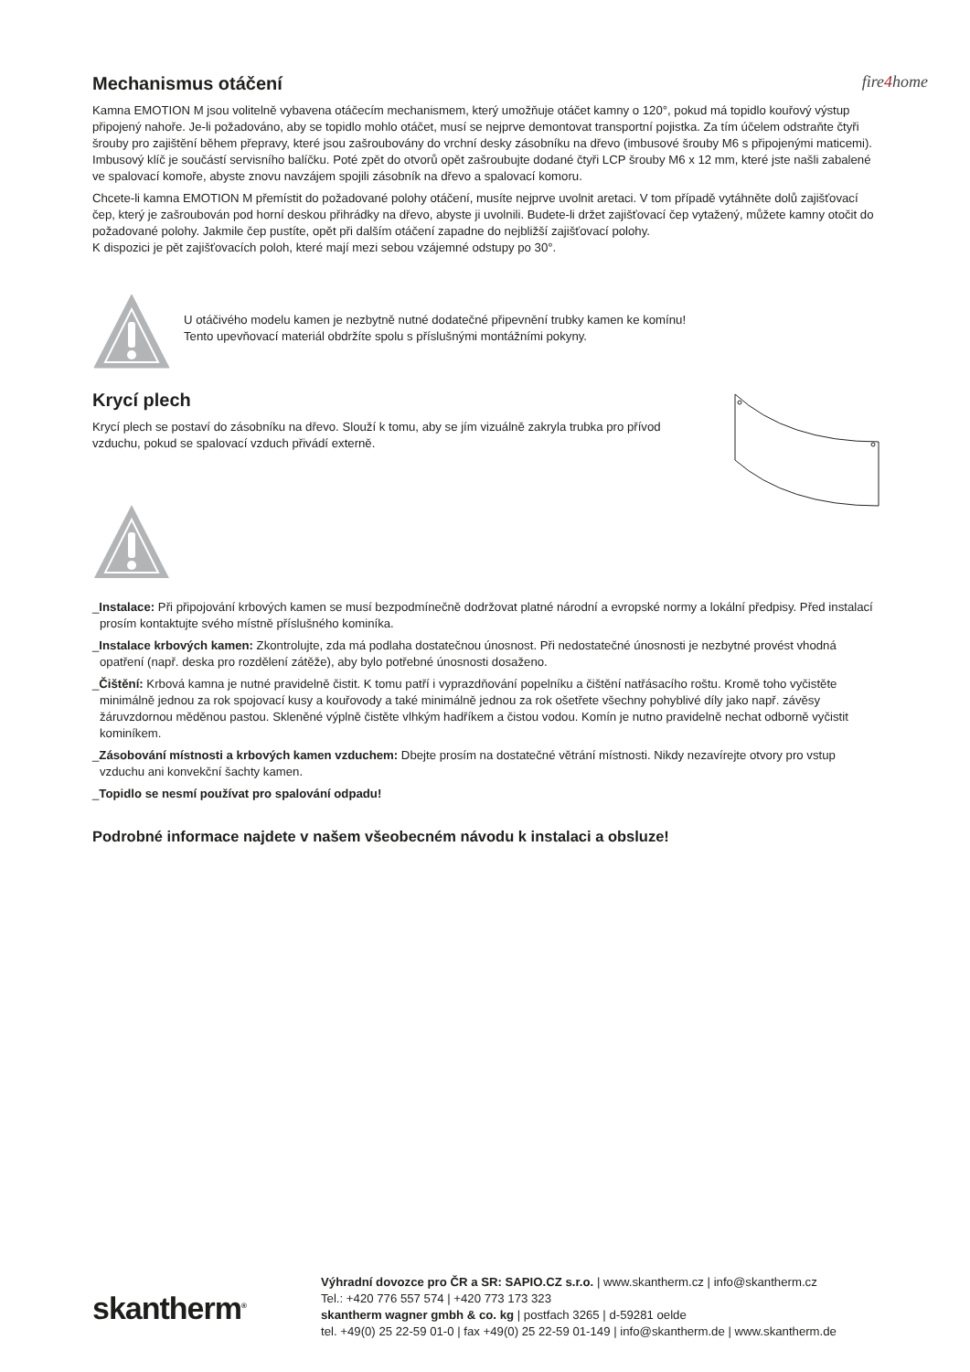fire4home
Mechanismus otáčení
Kamna EMOTION M jsou volitelně vybavena otáčecím mechanismem, který umožňuje otáčet kamny o 120°, pokud má topidlo kouřový výstup připojený nahoře. Je-li požadováno, aby se topidlo mohlo otáčet, musí se nejprve demontovat transportní pojistka. Za tím účelem odstraňte čtyři šrouby pro zajištění během přepravy, které jsou zašroubovány do vrchní desky zásobníku na dřevo (imbusové šrouby M6 s připojenými maticemi). Imbusový klíč je součástí servisního balíčku. Poté zpět do otvorů opět zašroubujte dodané čtyři LCP šrouby M6 x 12 mm, které jste našli zabalené ve spalovací komoře, abyste znovu navzájem spojili zásobník na dřevo a spalovací komoru.
Chcete-li kamna EMOTION M přemístit do požadované polohy otáčení, musíte nejprve uvolnit aretaci. V tom případě vytáhněte dolů zajišťovací čep, který je zašroubován pod horní deskou přihrádky na dřevo, abyste ji uvolnili. Budete-li držet zajišťovací čep vytažený, můžete kamny otočit do požadované polohy. Jakmile čep pustíte, opět při dalším otáčení zapadne do nejbližší zajišťovací polohy.
K dispozici je pět zajišťovacích poloh, které mají mezi sebou vzájemné odstupy po 30°.
U otáčivého modelu kamen je nezbytně nutné dodatečné připevnění trubky kamen ke komínu!
Tento upevňovací materiál obdržíte spolu s příslušnými montážními pokyny.
Krycí plech
Krycí plech se postaví do zásobníku na dřevo. Slouží k tomu, aby se jím vizuálně zakryla trubka pro přívod vzduchu, pokud se spalovací vzduch přivádí externě.
_Instalace: Při připojování krbových kamen se musí bezpodmínečně dodržovat platné národní a evropské normy a lokální předpisy. Před instalací prosím kontaktujte svého místně příslušného kominíka.
_Instalace krbových kamen: Zkontrolujte, zda má podlaha dostatečnou únosnost. Při nedostatečné únosnosti je nezbytné provést vhodná opatření (např. deska pro rozdělení zátěže), aby bylo potřebné únosnosti dosaženo.
_Čištění: Krbová kamna je nutné pravidelně čistit. K tomu patří i vyprazdňování popelníku a čištění natřásacího roštu. Kromě toho vyčistěte minimálně jednou za rok spojovací kusy a kouřovody a také minimálně jednou za rok ošetřete všechny pohyblivé díly jako např. závěsy žáruvzdornou měděnou pastou. Skleněné výplně čistěte vlhkým hadříkem a čistou vodou. Komín je nutno pravidelně nechat odborně vyčistit kominíkem.
_Zásobování místnosti a krbových kamen vzduchem: Dbejte prosím na dostatečné větrání místnosti. Nikdy nezavírejte otvory pro vstup vzduchu ani konvekční šachty kamen.
_Topidlo se nesmí používat pro spalování odpadu!
Podrobné informace najdete v našem všeobecném návodu k instalaci a obsluze!
skantherm<sup>®</sup>
Výhradní dovozce pro ČR a SR: SAPIO.CZ s.r.o. | www.skantherm.cz | info@skantherm.cz
Tel.: +420 776 557 574 | +420 773 173 323
skantherm wagner gmbh & co. kg | postfach 3265 | d-59281 oelde
tel. +49(0) 25 22-59 01-0 | fax +49(0) 25 22-59 01-149 | info@skantherm.de | www.skantherm.de